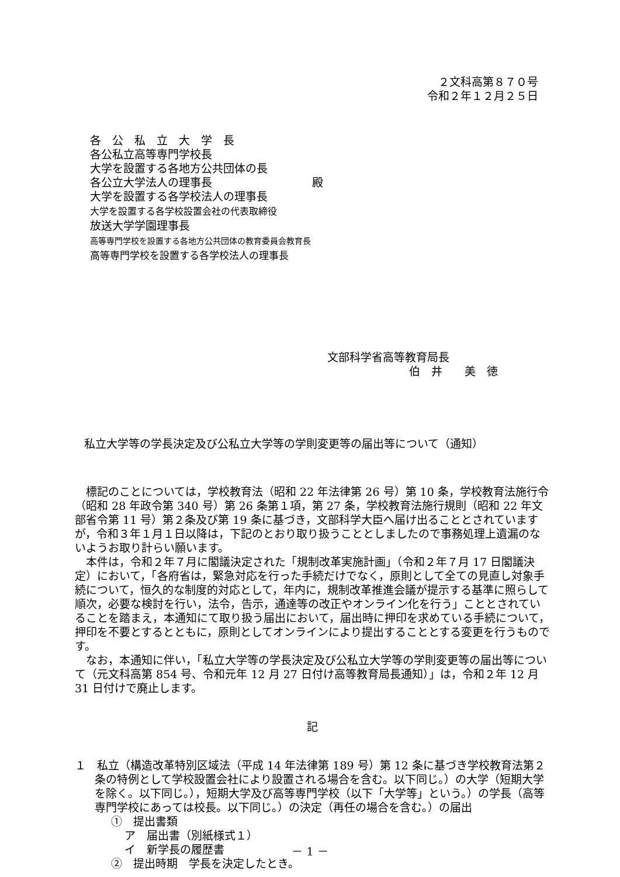２文科高第８７０号
令和２年１２月２５日
各　公　私　立　大　学　長
各公私立高等専門学校長
大学を設置する各地方公共団体の長
各公立大学法人の理事長
大学を設置する各学校法人の理事長
大学を設置する各学校設置会社の代表取締役
放送大学学園理事長
高等専門学校を設置する各地方公共団体の教育委員会教育長
高等専門学校を設置する各学校法人の理事長
殿
文部科学省高等教育局長
伯　井　　美　徳
私立大学等の学長決定及び公私立大学等の学則変更等の届出等について（通知）
標記のことについては，学校教育法（昭和 22 年法律第 26 号）第 10 条，学校教育法施行令（昭和 28 年政令第 340 号）第 26 条第１項，第 27 条，学校教育法施行規則（昭和 22 年文部省令第 11 号）第２条及び第 19 条に基づき，文部科学大臣へ届け出ることとされていますが，令和３年１月１日以降は，下記のとおり取り扱うこととしましたので事務処理上遺漏のないようお取り計らい願います。
本件は，令和２年７月に閣議決定された「規制改革実施計画」（令和２年７月 17 日閣議決定）において，「各府省は，緊急対応を行った手続だけでなく，原則として全ての見直し対象手続について，恒久的な制度的対応として，年内に，規制改革推進会議が提示する基準に照らして順次，必要な検討を行い，法令，告示，通達等の改正やオンライン化を行う」こととされていることを踏まえ，本通知にて取り扱う届出において，届出時に押印を求めている手続について，押印を不要とするとともに，原則としてオンラインにより提出することとする変更を行うものです。
なお，本通知に伴い，「私立大学等の学長決定及び公私立大学等の学則変更等の届出等について（元文科高第 854 号、令和元年 12 月 27 日付け高等教育局長通知）」は，令和２年 12 月 31 日付けで廃止します。
記
１　私立（構造改革特別区域法（平成 14 年法律第 189 号）第 12 条に基づき学校教育法第２条の特例として学校設置会社により設置される場合を含む。以下同じ。）の大学（短期大学を除く。以下同じ。），短期大学及び高等専門学校（以下「大学等」という。）の学長（高等専門学校にあっては校長。以下同じ。）の決定（再任の場合を含む。）の届出
①　提出書類
ア　届出書（別紙様式１）
イ　新学長の履歴書
②　提出時期　学長を決定したとき。
－ 1 －